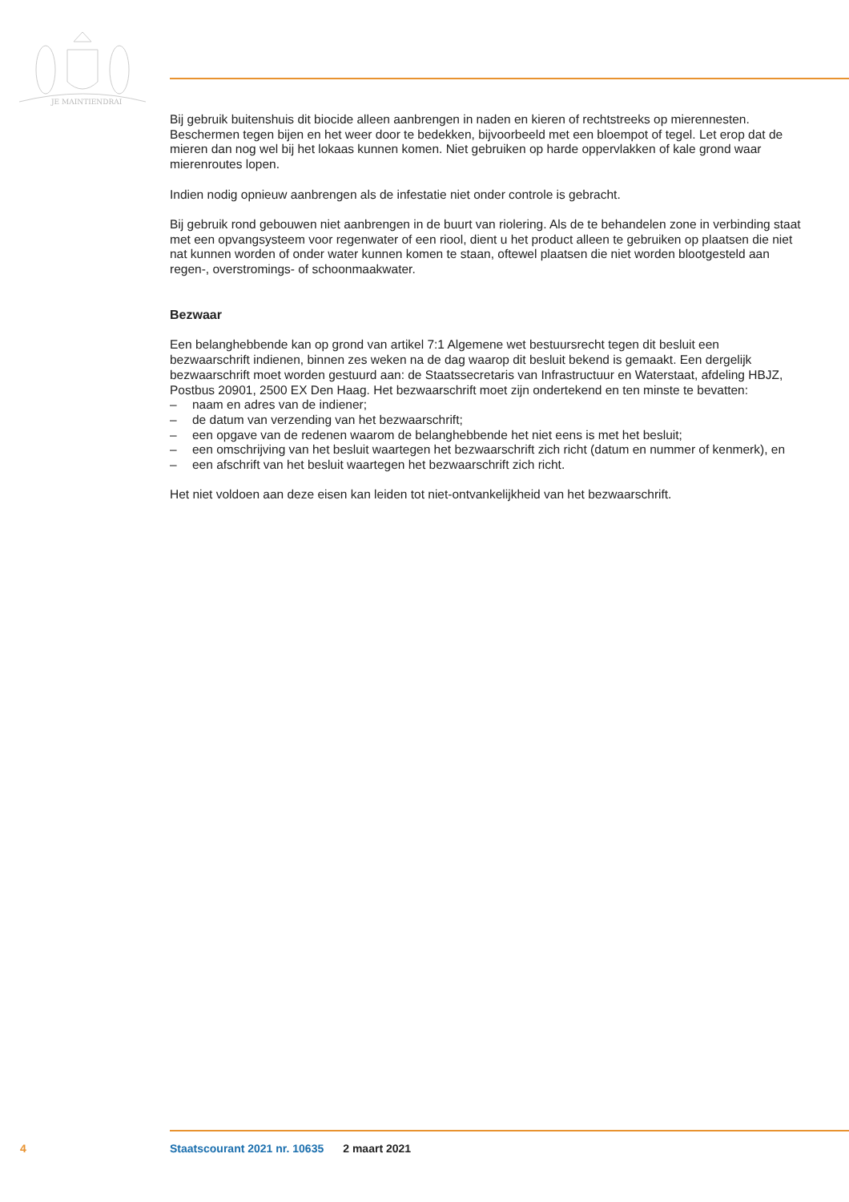JE MAINTIENDRAI
Bij gebruik buitenshuis dit biocide alleen aanbrengen in naden en kieren of rechtstreeks op mierennes­ten. Beschermen tegen bijen en het weer door te bedekken, bijvoorbeeld met een bloempot of tegel. Let erop dat de mieren dan nog wel bij het lokaas kunnen komen. Niet gebruiken op harde oppervlak­ken of kale grond waar mierenroutes lopen.
Indien nodig opnieuw aanbrengen als de infestatie niet onder controle is gebracht.
Bij gebruik rond gebouwen niet aanbrengen in de buurt van riolering. Als de te behandelen zone in verbinding staat met een opvangsysteem voor regenwater of een riool, dient u het product alleen te gebruiken op plaatsen die niet nat kunnen worden of onder water kunnen komen te staan, oftewel plaatsen die niet worden blootgesteld aan regen-, overstromings- of schoonmaakwater.
Bezwaar
Een belanghebbende kan op grond van artikel 7:1 Algemene wet bestuursrecht tegen dit besluit een bezwaarschrift indienen, binnen zes weken na de dag waarop dit besluit bekend is gemaakt. Een dergelijk bezwaarschrift moet worden gestuurd aan: de Staatssecretaris van Infrastructuur en Waterstaat, afdeling HBJZ, Postbus 20901, 2500 EX Den Haag. Het bezwaarschrift moet zijn onderte­kend en ten minste te bevatten:
– naam en adres van de indiener;
– de datum van verzending van het bezwaarschrift;
– een opgave van de redenen waarom de belanghebbende het niet eens is met het besluit;
– een omschrijving van het besluit waartegen het bezwaarschrift zich richt (datum en nummer of kenmerk), en
– een afschrift van het besluit waartegen het bezwaarschrift zich richt.
Het niet voldoen aan deze eisen kan leiden tot niet-ontvankelijkheid van het bezwaarschrift.
4 Staatscourant 2021 nr. 10635 2 maart 2021